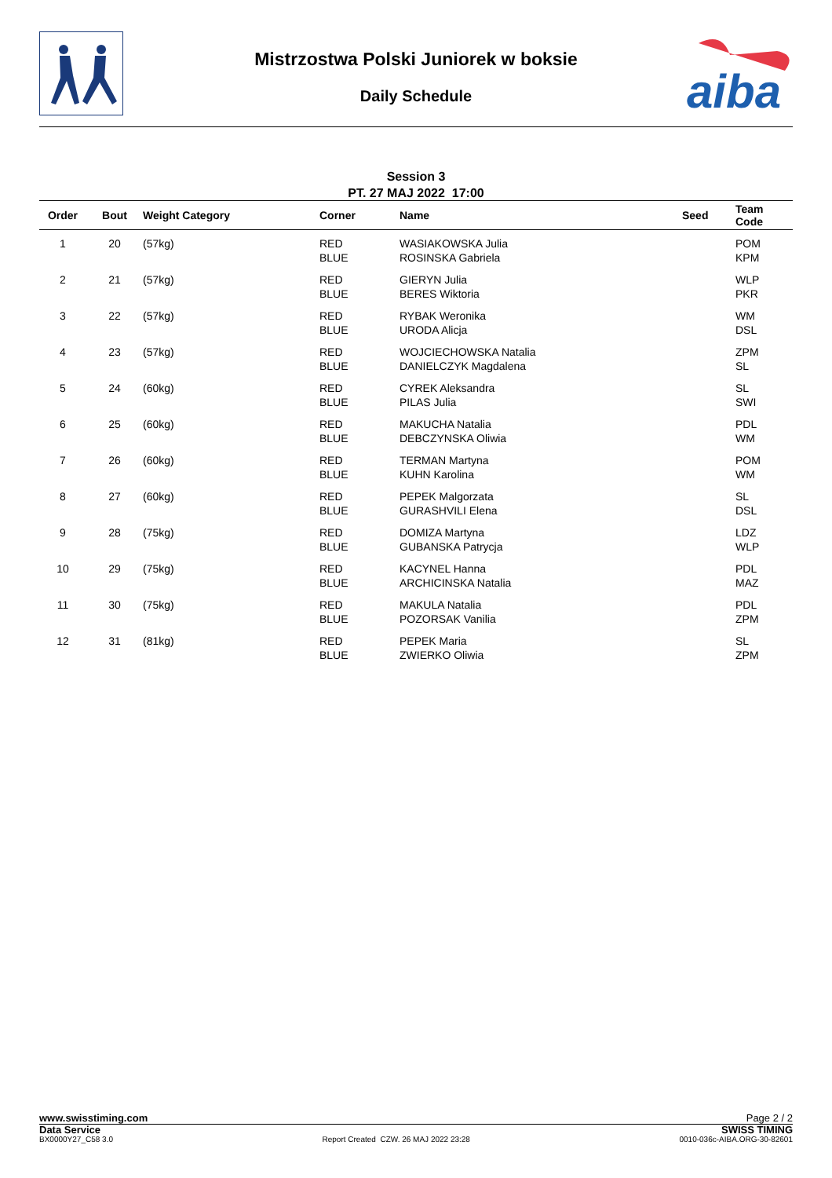Mistrzostwa Polski Juniorek w boksie
Daily Schedule
aiba
Session 3
PT. 27 MAJ 2022 17:00
| Order | Bout | Weight Category | Corner | Name | Seed | Team Code |
| --- | --- | --- | --- | --- | --- | --- |
| 1 | 20 | (57kg) | RED BLUE | WASIAKOWSKA Julia ROSINSKA Gabriela | | POM KPM |
| 2 | 21 | (57kg) | RED BLUE | GIERYN Julia BERES Wiktoria | | WLP PKR |
| 3 | 22 | (57kg) | RED BLUE | RYBAK Weronika URODA Alicja | | WM DSL |
| 4 | 23 | (57kg) | RED BLUE | WOJCIECHOWSKA Natalia DANIELCZYK Magdalena | | ZPM SL |
| 5 | 24 | (60kg) | RED BLUE | CYREK Aleksandra PILAS Julia | | SL SWI |
| 6 | 25 | (60kg) | RED BLUE | MAKUCHA Natalia DEBCZYNSKA Oliwia | | PDL WM |
| 7 | 26 | (60kg) | RED BLUE | TERMAN Martyna KUHN Karolina | | POM WM |
| 8 | 27 | (60kg) | RED BLUE | PEPEK Malgorzata GURASHVILI Elena | | SL DSL |
| 9 | 28 | (75kg) | RED BLUE | DOMIZA Martyna GUBANSKA Patrycja | | LDZ WLP |
| 10 | 29 | (75kg) | RED BLUE | KACYNEL Hanna ARCHICINSKA Natalia | | PDL MAZ |
| 11 | 30 | (75kg) | RED BLUE | MAKULA Natalia POZORSAK Vanilia | | PDL ZPM |
| 12 | 31 | (81kg) | RED BLUE | PEPEK Maria ZWIERKO Oliwia | | SL ZPM |
www.swisstiming.com Page 2 / 2
Data Service SWISS TIMING
BX0000Y27_C58 3.0 Report Created CZW. 26 MAJ 2022 23:28 0010-036c-AIBA.ORG-30-82601